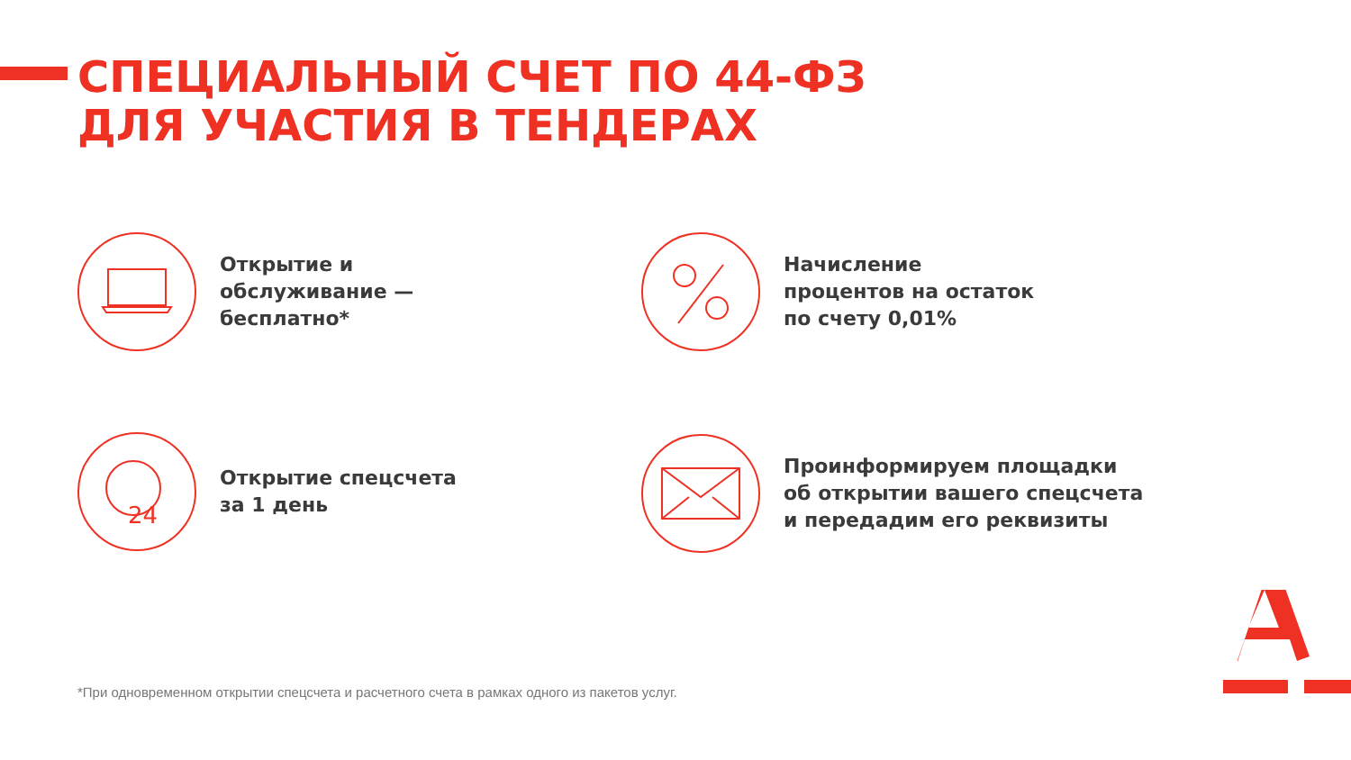СПЕЦИАЛЬНЫЙ СЧЕТ ПО 44-ФЗ
ДЛЯ УЧАСТИЯ В ТЕНДЕРАХ
Открытие и
обслуживание —
бесплатно*
Начисление
процентов на остаток
по счету 0,01%
24
Открытие спецсчета
за 1 день
Проинформируем площадки
об открытии вашего спецсчета
и передадим его реквизиты
*При одновременном открытии спецсчета и расчетного счета в рамках одного из пакетов услуг.